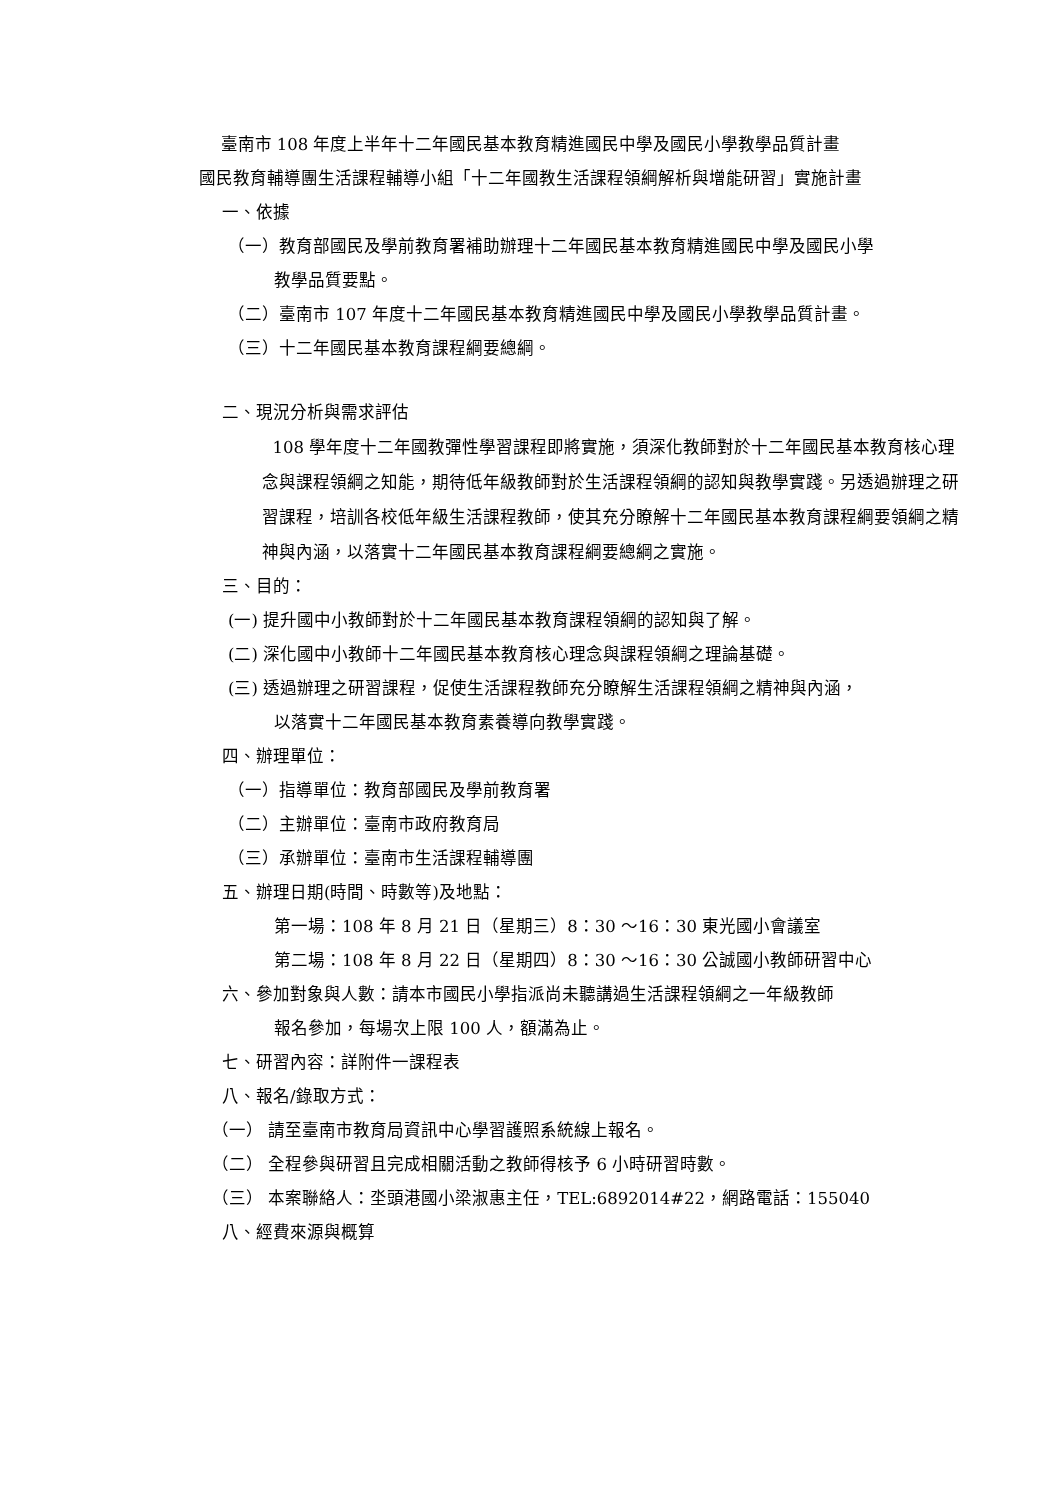臺南市 108 年度上半年十二年國民基本教育精進國民中學及國民小學教學品質計畫
國民教育輔導團生活課程輔導小組「十二年國教生活課程領綱解析與增能研習」實施計畫
一、依據
（一）教育部國民及學前教育署補助辦理十二年國民基本教育精進國民中學及國民小學
教學品質要點。
（二）臺南市 107 年度十二年國民基本教育精進國民中學及國民小學教學品質計畫。
（三）十二年國民基本教育課程綱要總綱。
二、現況分析與需求評估
108 學年度十二年國教彈性學習課程即將實施，須深化教師對於十二年國民基本教育核心理念與課程領綱之知能，期待低年級教師對於生活課程領綱的認知與教學實踐。另透過辦理之研習課程，培訓各校低年級生活課程教師，使其充分瞭解十二年國民基本教育課程綱要領綱之精神與內涵，以落實十二年國民基本教育課程綱要總綱之實施。
三、目的：
(一) 提升國中小教師對於十二年國民基本教育課程領綱的認知與了解。
(二) 深化國中小教師十二年國民基本教育核心理念與課程領綱之理論基礎。
(三) 透過辦理之研習課程，促使生活課程教師充分瞭解生活課程領綱之精神與內涵，
以落實十二年國民基本教育素養導向教學實踐。
四、辦理單位：
（一）指導單位：教育部國民及學前教育署
（二）主辦單位：臺南市政府教育局
（三）承辦單位：臺南市生活課程輔導團
五、辦理日期(時間、時數等)及地點：
第一場：108 年 8 月 21 日（星期三）8：30 ～16：30 東光國小會議室
第二場：108 年 8 月 22 日（星期四）8：30 ～16：30 公誠國小教師研習中心
六、參加對象與人數：請本市國民小學指派尚未聽講過生活課程領綱之一年級教師
報名參加，每場次上限 100 人，額滿為止。
七、研習內容：詳附件一課程表
八、報名/錄取方式：
（一） 請至臺南市教育局資訊中心學習護照系統線上報名。
（二） 全程參與研習且完成相關活動之教師得核予 6 小時研習時數。
（三） 本案聯絡人：坔頭港國小梁淑惠主任，TEL:6892014#22，網路電話：155040
八、經費來源與概算